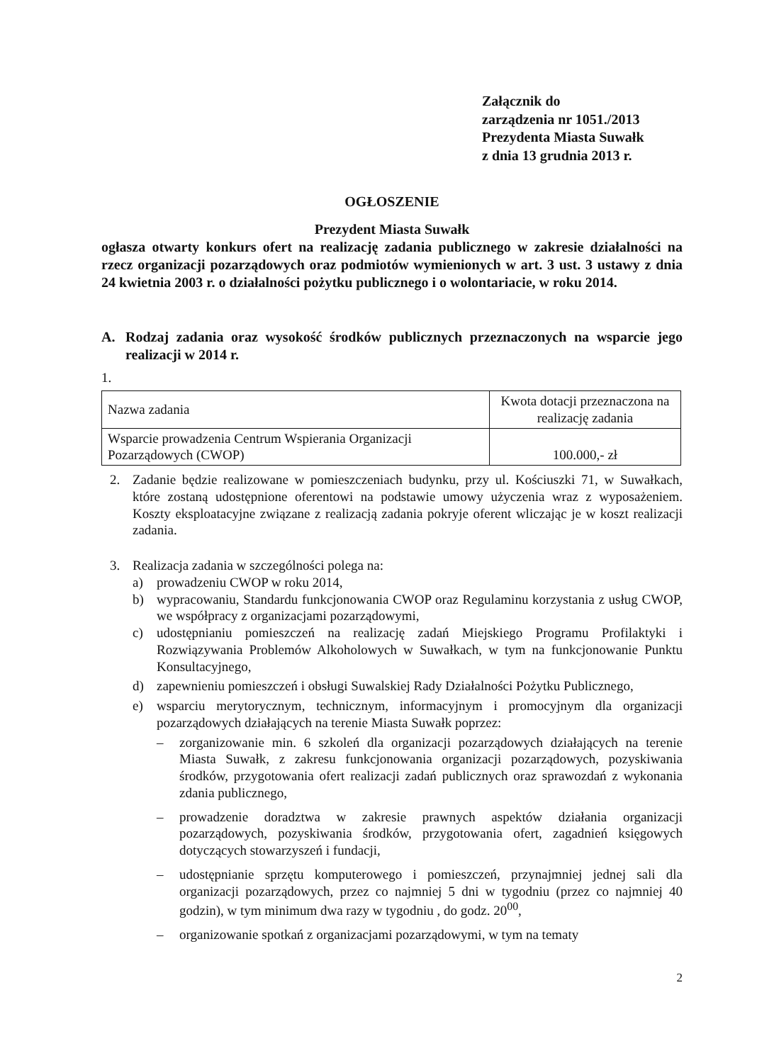Załącznik do
zarządzenia nr 1051./2013
Prezydenta Miasta Suwałk
z dnia 13 grudnia 2013 r.
OGŁOSZENIE
Prezydent Miasta Suwałk
ogłasza otwarty konkurs ofert na realizację zadania publicznego w zakresie działalności na rzecz organizacji pozarządowych oraz podmiotów wymienionych w art. 3 ust. 3 ustawy z dnia 24 kwietnia 2003 r. o działalności pożytku publicznego i o wolontariacie, w roku 2014.
A. Rodzaj zadania oraz wysokość środków publicznych przeznaczonych na wsparcie jego realizacji w 2014 r.
1.
| Nazwa zadania | Kwota dotacji przeznaczona na realizację zadania |
| Wsparcie prowadzenia Centrum Wspierania Organizacji Pozarządowych (CWOP) | 100.000,- zł |
2. Zadanie będzie realizowane w pomieszczeniach budynku, przy ul. Kościuszki 71, w Suwałkach, które zostaną udostępnione oferentowi na podstawie umowy użyczenia wraz z wyposażeniem. Koszty eksploatacyjne związane z realizacją zadania pokryje oferent wliczając je w koszt realizacji zadania.
3. Realizacja zadania w szczególności polega na:
a) prowadzeniu CWOP w roku 2014,
b) wypracowaniu, Standardu funkcjonowania CWOP oraz Regulaminu korzystania z usług CWOP, we współpracy z organizacjami pozarządowymi,
c) udostępnianiu pomieszczeń na realizację zadań Miejskiego Programu Profilaktyki i Rozwiązywania Problemów Alkoholowych w Suwałkach, w tym na funkcjonowanie Punktu Konsultacyjnego,
d) zapewnieniu pomieszczeń i obsługi Suwalskiej Rady Działalności Pożytku Publicznego,
e) wsparciu merytorycznym, technicznym, informacyjnym i promocyjnym dla organizacji pozarządowych działających na terenie Miasta Suwałk poprzez:
– zorganizowanie min. 6 szkoleń dla organizacji pozarządowych działających na terenie Miasta Suwałk, z zakresu funkcjonowania organizacji pozarządowych, pozyskiwania środków, przygotowania ofert realizacji zadań publicznych oraz sprawozdań z wykonania zdania publicznego,
– prowadzenie doradztwa w zakresie prawnych aspektów działania organizacji pozarządowych, pozyskiwania środków, przygotowania ofert, zagadnień księgowych dotyczących stowarzyszeń i fundacji,
– udostępnianie sprzętu komputerowego i pomieszczeń, przynajmniej jednej sali dla organizacji pozarządowych, przez co najmniej 5 dni w tygodniu (przez co najmniej 40 godzin), w tym minimum dwa razy w tygodniu , do godz. 20<sup>00</sup>,
– organizowanie spotkań z organizacjami pozarządowymi, w tym na tematy
2